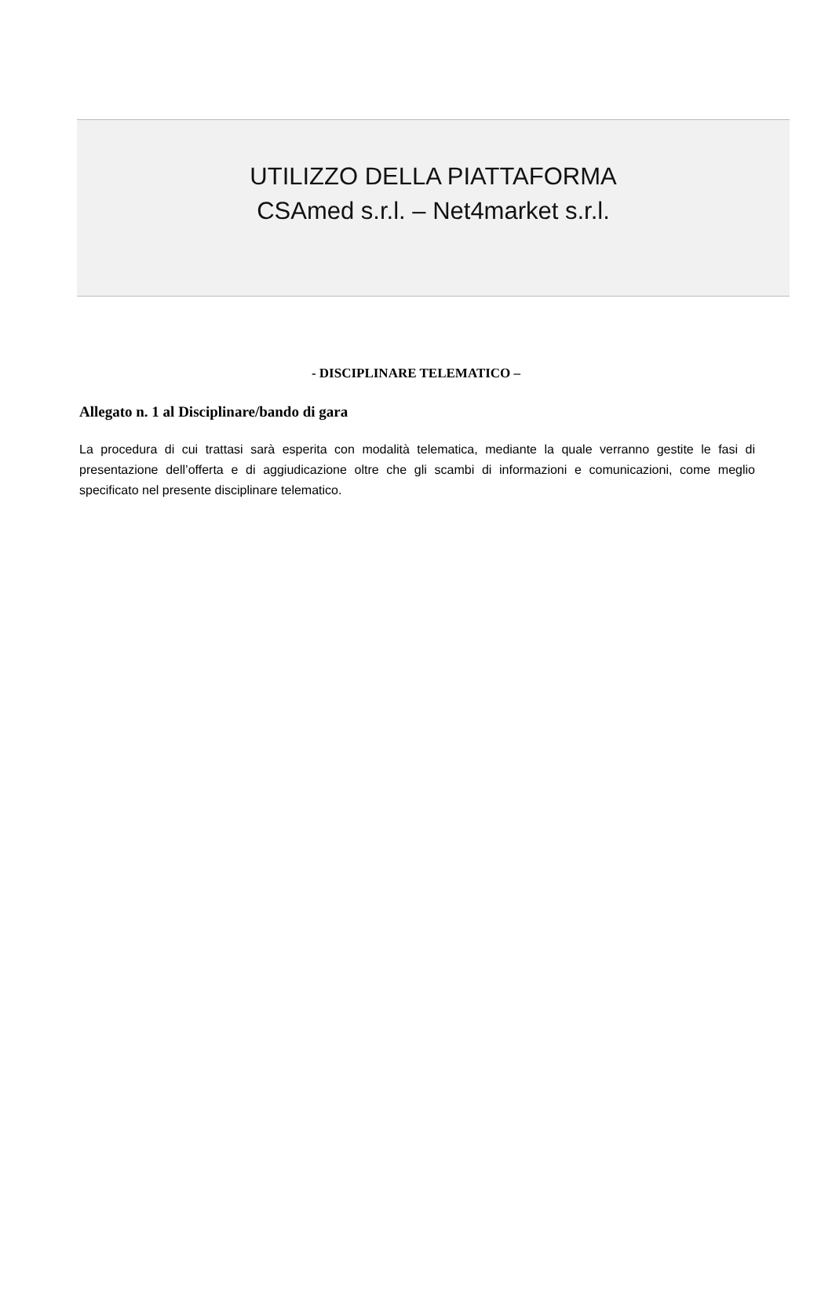UTILIZZO DELLA PIATTAFORMA
CSAmed s.r.l. – Net4market s.r.l.
- DISCIPLINARE TELEMATICO –
Allegato n. 1 al Disciplinare/bando di gara
La procedura di cui trattasi sarà esperita con modalità telematica, mediante la quale verranno gestite le fasi di presentazione dell’offerta e di aggiudicazione oltre che gli scambi di informazioni e comunicazioni, come meglio specificato nel presente disciplinare telematico.